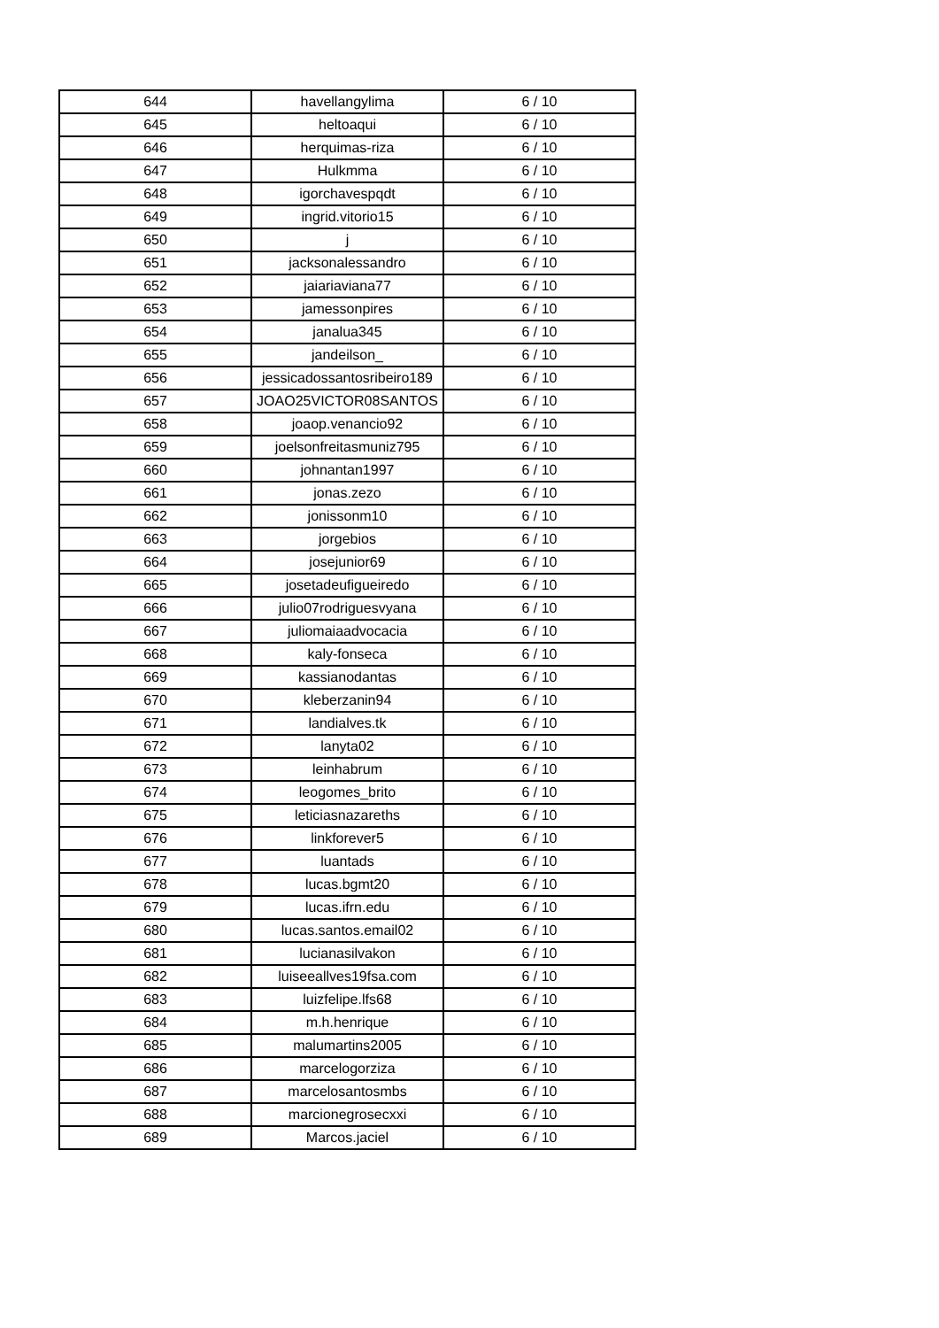| 644 | havellangylima | 6 / 10 |
| 645 | heltoaqui | 6 / 10 |
| 646 | herquimas-riza | 6 / 10 |
| 647 | Hulkmma | 6 / 10 |
| 648 | igorchavespqdt | 6 / 10 |
| 649 | ingrid.vitorio15 | 6 / 10 |
| 650 | j | 6 / 10 |
| 651 | jacksonalessandro | 6 / 10 |
| 652 | jaiariaviana77 | 6 / 10 |
| 653 | jamessonpires | 6 / 10 |
| 654 | janalua345 | 6 / 10 |
| 655 | jandeilson_ | 6 / 10 |
| 656 | jessicadossantosribeiro189 | 6 / 10 |
| 657 | JOAO25VICTOR08SANTOS | 6 / 10 |
| 658 | joaop.venancio92 | 6 / 10 |
| 659 | joelsonfreitasmuniz795 | 6 / 10 |
| 660 | johnantan1997 | 6 / 10 |
| 661 | jonas.zezo | 6 / 10 |
| 662 | jonissonm10 | 6 / 10 |
| 663 | jorgebios | 6 / 10 |
| 664 | josejunior69 | 6 / 10 |
| 665 | josetadeufigueiredo | 6 / 10 |
| 666 | julio07rodriguesvyana | 6 / 10 |
| 667 | juliomaiaadvocacia | 6 / 10 |
| 668 | kaly-fonseca | 6 / 10 |
| 669 | kassianodantas | 6 / 10 |
| 670 | kleberzanin94 | 6 / 10 |
| 671 | landialves.tk | 6 / 10 |
| 672 | lanyta02 | 6 / 10 |
| 673 | leinhabrum | 6 / 10 |
| 674 | leogomes_brito | 6 / 10 |
| 675 | leticiasnazareths | 6 / 10 |
| 676 | linkforever5 | 6 / 10 |
| 677 | luantads | 6 / 10 |
| 678 | lucas.bgmt20 | 6 / 10 |
| 679 | lucas.ifrn.edu | 6 / 10 |
| 680 | lucas.santos.email02 | 6 / 10 |
| 681 | lucianasilvakon | 6 / 10 |
| 682 | luiseeallves19fsa.com | 6 / 10 |
| 683 | luizfelipe.lfs68 | 6 / 10 |
| 684 | m.h.henrique | 6 / 10 |
| 685 | malumartins2005 | 6 / 10 |
| 686 | marcelogorziza | 6 / 10 |
| 687 | marcelosantosmbs | 6 / 10 |
| 688 | marcionegrosecxxi | 6 / 10 |
| 689 | Marcos.jaciel | 6 / 10 |